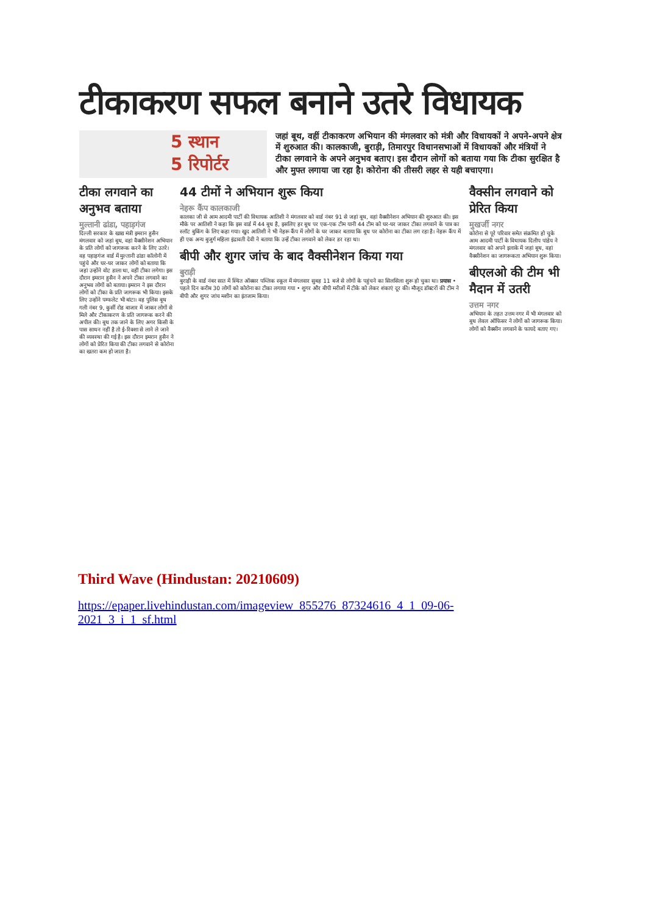टीकाकरण सफल बनाने उतरे विधायक
5 स्थान
5 रिपोर्टर
जहां बूथ, वहीं टीकाकरण अभियान की मंगलवार को मंत्री और विधायकों ने अपने-अपने क्षेत्र में शुरुआत की। कालकाजी, बुराड़ी, तिमारपुर विधानसभाओं में विधायकों और मंत्रियों ने टीका लगवाने के अपने अनुभव बताए। इस दौरान लोगों को बताया गया कि टीका सुरक्षित है और मुफ्त लगाया जा रहा है। कोरोना की तीसरी लहर से यही बचाएगा।
टीका लगवाने का अनुभव बताया
मुल्तानी ढांडा, पहाड़गंज
दिल्ली सरकार के खाद्य मंत्री इमरान हुसैन मंगलवार को जहां बूथ, वहां वैक्सीनेशन अभियान के प्रति लोगों को जागरूक करने के लिए उतरे। वह पहाड़गंज वार्ड में मुल्तानी ढांडा कॉलोनी में पहुंचे और घर-घर जाकर लोगों को बताया कि जहां उन्होंने वोट डाला था, वहीं टीका लगेगा। इस दौरान इमरान हुसैन ने अपने टीका लगवाने का अनुभव लोगों को बताया। इमरान ने इस दौरान लोगों को टीका के प्रति जागरूक भी किया। इसके लिए उन्होंने पम्फलेट भी बांटा। वह पुलिस बूथ गली नंबर 9, कुर्सी रोड बाजार में जाकर लोगों से मिले और टीकाकरण के प्रति जागरूक करने की अपील की। बूथ तक जाने के लिए अगर किसी के पास साधन नहीं है तो ई-रिक्शा से लाने ले जाने की व्यवस्था की गई है। इस दौरान इमरान हुसैन ने लोगों को प्रेरित किया की टीका लगवाने से कोरोना का खतरा कम हो जाता है।
44 टीमों ने अभियान शुरू किया
नेहरू कैंप कालकाजी
कालका जी से आम आदमी पार्टी की विधायक आतिशी ने मंगलवार को वार्ड नंबर 91 से जहां बूथ, वहां वैक्सीनेशन अभियान की शुरुआत की। इस मौके पर आतिशी ने कहा कि इस वार्ड में 44 बूथ है, इसलिए हर बूथ पर एक-एक टीम यानी 44 टीम को घर-घर जाकर टीका लगवाने के पात्र का स्लॉट बुकिंग के लिए कहा गया। खुद आतिशी ने भी नेहरू कैंप में लोगों के घर जाकर बताया कि बूथ पर कोरोना का टीका लग रहा है। नेहरू कैंप में ही एक अन्य बुजुर्ग महिला इंद्रावती देवी ने बताया कि उन्हें टीका लगवाने को लेकर डर रहा था।
बीपी और शुगर जांच के बाद वैक्सीनेशन किया गया
बुराड़ी
बुराड़ी के वार्ड नंबर सात में स्थित ऑक्सर पब्लिक स्कूल में मंगलवार सुबह 11 बजे से लोगों के पहुंचने का सिलसिला शुरू हो चुका था। प्रयास • पहले दिन करीब 30 लोगों को कोरोना का टीका लगाया गया • शुगर और बीपी मरीजों में टीके को लेकर शंकाएं दूर की। मौजूद डॉक्टरों की टीम ने बीपी और शुगर जांच मशीन का इंतजाम किया।
वैक्सीन लगवाने को प्रेरित किया
मुखर्जी नगर
कोरोना से पूरे परिवार समेत संक्रमित हो चुके आम आदमी पार्टी के विधायक दिलीप पांडेय ने मंगलवार को अपने इलाके में जहां बूथ, वहां वैक्सीनेशन का जागरूकता अभियान शुरू किया।
बीएलओ की टीम भी मैदान में उतरी
उत्तम नगर
अभियान के तहत उत्तम नगर में भी मंगलवार को बूथ लेवल ऑफिसर ने लोगों को जागरूक किया। लोगों को वैक्सीन लगवाने के फायदे बताए गए।
Third Wave (Hindustan: 20210609)
https://epaper.livehindustan.com/imageview_855276_87324616_4_1_09-06-2021_3_i_1_sf.html